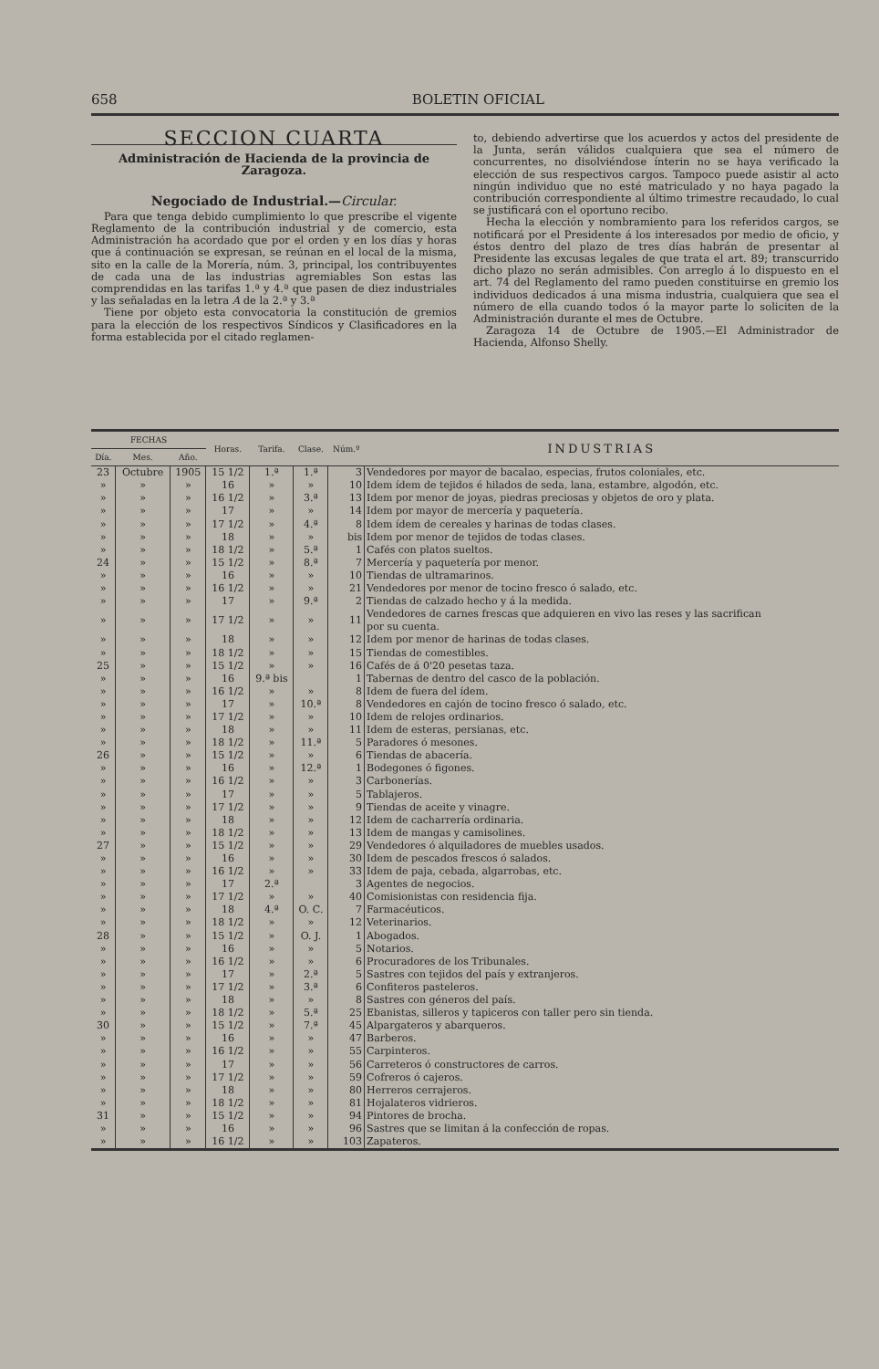658 BOLETIN OFICIAL
SECCION CUARTA
Administración de Hacienda de la provincia de Zaragoza.
Negociado de Industrial.—Circular.
Para que tenga debido cumplimiento lo que prescribe el vigente Reglamento de la contribución industrial y de comercio, esta Administración ha acordado que por el orden y en los días y horas que á continuación se expresan, se reúnan en el local de la misma, sito en la calle de la Morería, núm. 3, principal, los contribuyentes de cada una de las industrias agremiables Son estas las comprendidas en las tarifas 1.ª y 4.ª que pasen de diez industriales y las señaladas en la letra A de la 2.ª y 3.ª
Tiene por objeto esta convocatoria la constitución de gremios para la elección de los respectivos Síndicos y Clasificadores en la forma establecida por el citado reglamen-
to, debiendo advertirse que los acuerdos y actos del presidente de la Junta, serán válidos cualquiera que sea el número de concurrentes, no disolviéndose ínterin no se haya verificado la elección de sus respectivos cargos. Tampoco puede asistir al acto ningún individuo que no esté matriculado y no haya pagado la contribución correspondiente al último trimestre recaudado, lo cual se justificará con el oportuno recibo.
Hecha la elección y nombramiento para los referidos cargos, se notificará por el Presidente á los interesados por medio de oficio, y éstos dentro del plazo de tres días habrán de presentar al Presidente las excusas legales de que trata el art. 89; transcurrido dicho plazo no serán admisibles. Con arreglo á lo dispuesto en el art. 74 del Reglamento del ramo pueden constituirse en gremio los individuos dedicados á una misma industria, cualquiera que sea el número de ella cuando todos ó la mayor parte lo soliciten de la Administración durante el mes de Octubre.
Zaragoza 14 de Octubre de 1905.—El Administrador de Hacienda, Alfonso Shelly.
| FECHAS | | | Horas. | Tarifa. | Clase. | Núm.º | INDUSTRIAS |
| --- | --- | --- | --- | --- | --- | --- | --- |
| Día. | Mes. | Año. | | | | | |
| 23 | Octubre | 1905 | 15 1/2 | 1.ª | 1.ª | 3 | Vendedores por mayor de bacalao, especias, frutos coloniales, etc. |
| » | » | » | 16 | » | » | 10 | Idem ídem de tejidos é hilados de seda, lana, estambre, algodón, etc. |
| » | » | » | 16 1/2 | » | 3.ª | 13 | Idem por menor de joyas, piedras preciosas y objetos de oro y plata. |
| » | » | » | 17 | » | » | 14 | Idem por mayor de mercería y paquetería. |
| » | » | » | 17 1/2 | » | 4.ª | 8 | Idem ídem de cereales y harinas de todas clases. |
| » | » | » | 18 | » | » | bis | Idem por menor de tejidos de todas clases. |
| » | » | » | 18 1/2 | » | 5.ª | 1 | Cafés con platos sueltos. |
| 24 | » | » | 15 1/2 | » | 8.ª | 7 | Mercería y paquetería por menor. |
| » | » | » | 16 | » | » | 10 | Tiendas de ultramarinos. |
| » | » | » | 16 1/2 | » | » | 21 | Vendedores por menor de tocino fresco ó salado, etc. |
| » | » | » | 17 | » | 9.ª | 2 | Tiendas de calzado hecho y á la medida. |
| » | » | » | 17 1/2 | » | » | 11 | Vendedores de carnes frescas que adquieren en vivo las reses y las sacrifican por su cuenta. |
| » | » | » | 18 | » | » | 12 | Idem por menor de harinas de todas clases. |
| » | » | » | 18 1/2 | » | » | 15 | Tiendas de comestibles. |
| 25 | » | » | 15 1/2 | » | » | 16 | Cafés de á 0'20 pesetas taza. |
| » | » | » | 16 | 9.ª bis | | 1 | Tabernas de dentro del casco de la población. |
| » | » | » | 16 1/2 | » | » | 8 | Idem de fuera del ídem. |
| » | » | » | 17 | » | 10.ª | 8 | Vendedores en cajón de tocino fresco ó salado, etc. |
| » | » | » | 17 1/2 | » | » | 10 | Idem de relojes ordinarios. |
| » | » | » | 18 | » | » | 11 | Idem de esteras, persianas, etc. |
| » | » | » | 18 1/2 | » | 11.ª | 5 | Paradores ó mesones. |
| 26 | » | » | 15 1/2 | » | » | 6 | Tiendas de abacería. |
| » | » | » | 16 | » | 12.ª | 1 | Bodegones ó figones. |
| » | » | » | 16 1/2 | » | » | 3 | Carbonerías. |
| » | » | » | 17 | » | » | 5 | Tablajeros. |
| » | » | » | 17 1/2 | » | » | 9 | Tiendas de aceite y vinagre. |
| » | » | » | 18 | » | » | 12 | Idem de cacharrería ordinaria. |
| » | » | » | 18 1/2 | » | » | 13 | Idem de mangas y camisolines. |
| 27 | » | » | 15 1/2 | » | » | 29 | Vendedores ó alquiladores de muebles usados. |
| » | » | » | 16 | » | » | 30 | Idem de pescados frescos ó salados. |
| » | » | » | 16 1/2 | » | » | 33 | Idem de paja, cebada, algarrobas, etc. |
| » | » | » | 17 | 2.ª | | 3 | Agentes de negocios. |
| » | » | » | 17 1/2 | » | » | 40 | Comisionistas con residencia fija. |
| » | » | » | 18 | 4.ª | O. C. | 7 | Farmacéuticos. |
| » | » | » | 18 1/2 | » | » | 12 | Veterinarios. |
| 28 | » | » | 15 1/2 | » | O. J. | 1 | Abogados. |
| » | » | » | 16 | » | » | 5 | Notarios. |
| » | » | » | 16 1/2 | » | » | 6 | Procuradores de los Tribunales. |
| » | » | » | 17 | » | 2.ª | 5 | Sastres con tejidos del país y extranjeros. |
| » | » | » | 17 1/2 | » | 3.ª | 6 | Confiteros pasteleros. |
| » | » | » | 18 | » | » | 8 | Sastres con géneros del país. |
| » | » | » | 18 1/2 | » | 5.ª | 25 | Ebanistas, silleros y tapiceros con taller pero sin tienda. |
| 30 | » | » | 15 1/2 | » | 7.ª | 45 | Alpargateros y abarqueros. |
| » | » | » | 16 | » | » | 47 | Barberos. |
| » | » | » | 16 1/2 | » | » | 55 | Carpinteros. |
| » | » | » | 17 | » | » | 56 | Carreteros ó constructores de carros. |
| » | » | » | 17 1/2 | » | » | 59 | Cofreros ó cajeros. |
| » | » | » | 18 | » | » | 80 | Herreros cerrajeros. |
| » | » | » | 18 1/2 | » | » | 81 | Hojalateros vidrieros. |
| 31 | » | » | 15 1/2 | » | » | 94 | Pintores de brocha. |
| » | » | » | 16 | » | » | 96 | Sastres que se limitan á la confección de ropas. |
| » | » | » | 16 1/2 | » | » | 103 | Zapateros. |